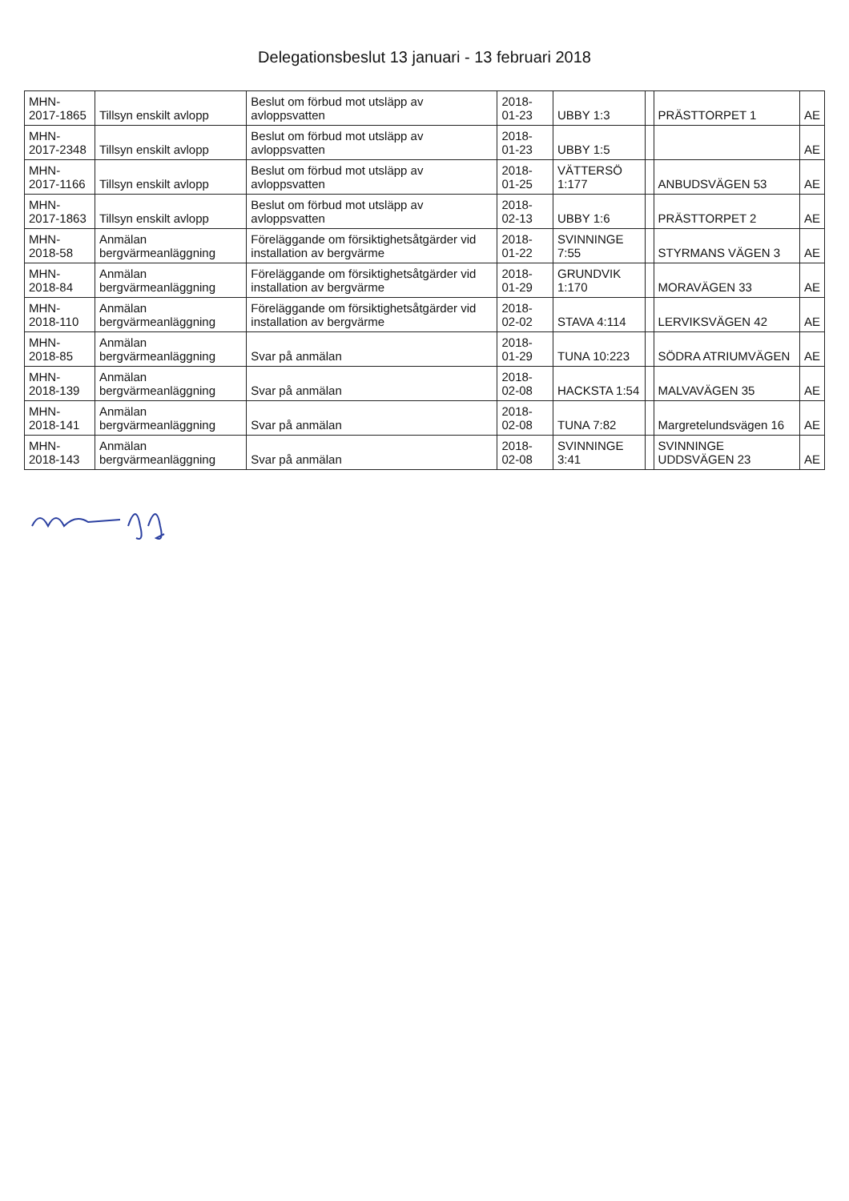Delegationsbeslut 13 januari - 13 februari 2018
| MHN-2017-1865 | Tillsyn enskilt avlopp | Beslut om förbud mot utsläpp av avloppsvatten | 2018-01-23 | UBBY 1:3 | | PRÄSTTORPET 1 | AE |
| MHN-2017-2348 | Tillsyn enskilt avlopp | Beslut om förbud mot utsläpp av avloppsvatten | 2018-01-23 | UBBY 1:5 | | | AE |
| MHN-2017-1166 | Tillsyn enskilt avlopp | Beslut om förbud mot utsläpp av avloppsvatten | 2018-01-25 | VÄTTERSÖ 1:177 | | ANBUDSVÄGEN 53 | AE |
| MHN-2017-1863 | Tillsyn enskilt avlopp | Beslut om förbud mot utsläpp av avloppsvatten | 2018-02-13 | UBBY 1:6 | | PRÄSTTORPET 2 | AE |
| MHN-2018-58 | Anmälan bergvärmeanläggning | Föreläggande om försiktighetsåtgärder vid installation av bergvärme | 2018-01-22 | SVINNINGE 7:55 | | STYRMANS VÄGEN 3 | AE |
| MHN-2018-84 | Anmälan bergvärmeanläggning | Föreläggande om försiktighetsåtgärder vid installation av bergvärme | 2018-01-29 | GRUNDVIK 1:170 | | MORAVÄGEN 33 | AE |
| MHN-2018-110 | Anmälan bergvärmeanläggning | Föreläggande om försiktighetsåtgärder vid installation av bergvärme | 2018-02-02 | STAVA 4:114 | | LERVIKSVÄGEN 42 | AE |
| MHN-2018-85 | Anmälan bergvärmeanläggning | Svar på anmälan | 2018-01-29 | TUNA 10:223 | | SÖDRA ATRIUMVÄGEN | AE |
| MHN-2018-139 | Anmälan bergvärmeanläggning | Svar på anmälan | 2018-02-08 | HACKSTA 1:54 | | MALVAVÄGEN 35 | AE |
| MHN-2018-141 | Anmälan bergvärmeanläggning | Svar på anmälan | 2018-02-08 | TUNA 7:82 | | Margretelundsvägen 16 | AE |
| MHN-2018-143 | Anmälan bergvärmeanläggning | Svar på anmälan | 2018-02-08 | SVINNINGE 3:41 | | SVINNINGE UDDSVÄGEN 23 | AE |